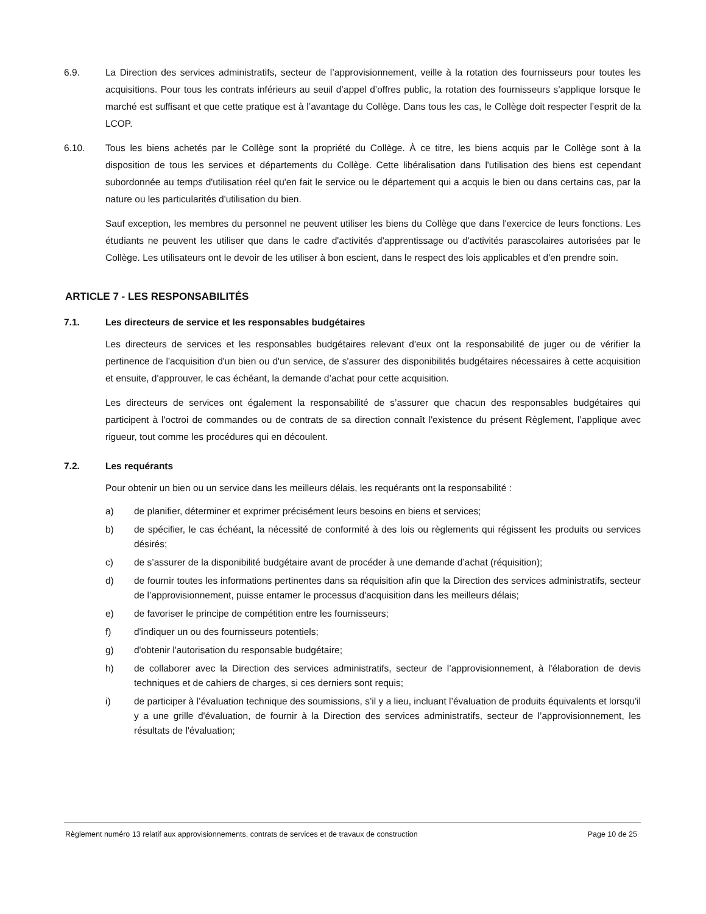6.9. La Direction des services administratifs, secteur de l’approvisionnement, veille à la rotation des fournisseurs pour toutes les acquisitions. Pour tous les contrats inférieurs au seuil d’appel d’offres public, la rotation des fournisseurs s’applique lorsque le marché est suffisant et que cette pratique est à l’avantage du Collège. Dans tous les cas, le Collège doit respecter l’esprit de la LCOP.
6.10. Tous les biens achetés par le Collège sont la propriété du Collège. À ce titre, les biens acquis par le Collège sont à la disposition de tous les services et départements du Collège. Cette libéralisation dans l'utilisation des biens est cependant subordonnée au temps d'utilisation réel qu'en fait le service ou le département qui a acquis le bien ou dans certains cas, par la nature ou les particularités d'utilisation du bien.
Sauf exception, les membres du personnel ne peuvent utiliser les biens du Collège que dans l'exercice de leurs fonctions. Les étudiants ne peuvent les utiliser que dans le cadre d'activités d'apprentissage ou d'activités parascolaires autorisées par le Collège. Les utilisateurs ont le devoir de les utiliser à bon escient, dans le respect des lois applicables et d'en prendre soin.
ARTICLE 7 - LES RESPONSABILITÉS
7.1. Les directeurs de service et les responsables budgétaires
Les directeurs de services et les responsables budgétaires relevant d'eux ont la responsabilité de juger ou de vérifier la pertinence de l'acquisition d'un bien ou d'un service, de s'assurer des disponibilités budgétaires nécessaires à cette acquisition et ensuite, d'approuver, le cas échéant, la demande d’achat pour cette acquisition.
Les directeurs de services ont également la responsabilité de s’assurer que chacun des responsables budgétaires qui participent à l'octroi de commandes ou de contrats de sa direction connaît l'existence du présent Règlement, l’applique avec rigueur, tout comme les procédures qui en découlent.
7.2. Les requérants
Pour obtenir un bien ou un service dans les meilleurs délais, les requérants ont la responsabilité :
a) de planifier, déterminer et exprimer précisément leurs besoins en biens et services;
b) de spécifier, le cas échéant, la nécessité de conformité à des lois ou règlements qui régissent les produits ou services désirés;
c) de s’assurer de la disponibilité budgétaire avant de procéder à une demande d’achat (réquisition);
d) de fournir toutes les informations pertinentes dans sa réquisition afin que la Direction des services administratifs, secteur de l’approvisionnement, puisse entamer le processus d'acquisition dans les meilleurs délais;
e) de favoriser le principe de compétition entre les fournisseurs;
f) d'indiquer un ou des fournisseurs potentiels;
g) d'obtenir l'autorisation du responsable budgétaire;
h) de collaborer avec la Direction des services administratifs, secteur de l’approvisionnement, à l'élaboration de devis techniques et de cahiers de charges, si ces derniers sont requis;
i) de participer à l’évaluation technique des soumissions, s’il y a lieu, incluant l’évaluation de produits équivalents et lorsqu'il y a une grille d'évaluation, de fournir à la Direction des services administratifs, secteur de l’approvisionnement, les résultats de l'évaluation;
Règlement numéro 13 relatif aux approvisionnements, contrats de services et de travaux de construction Page 10 de 25